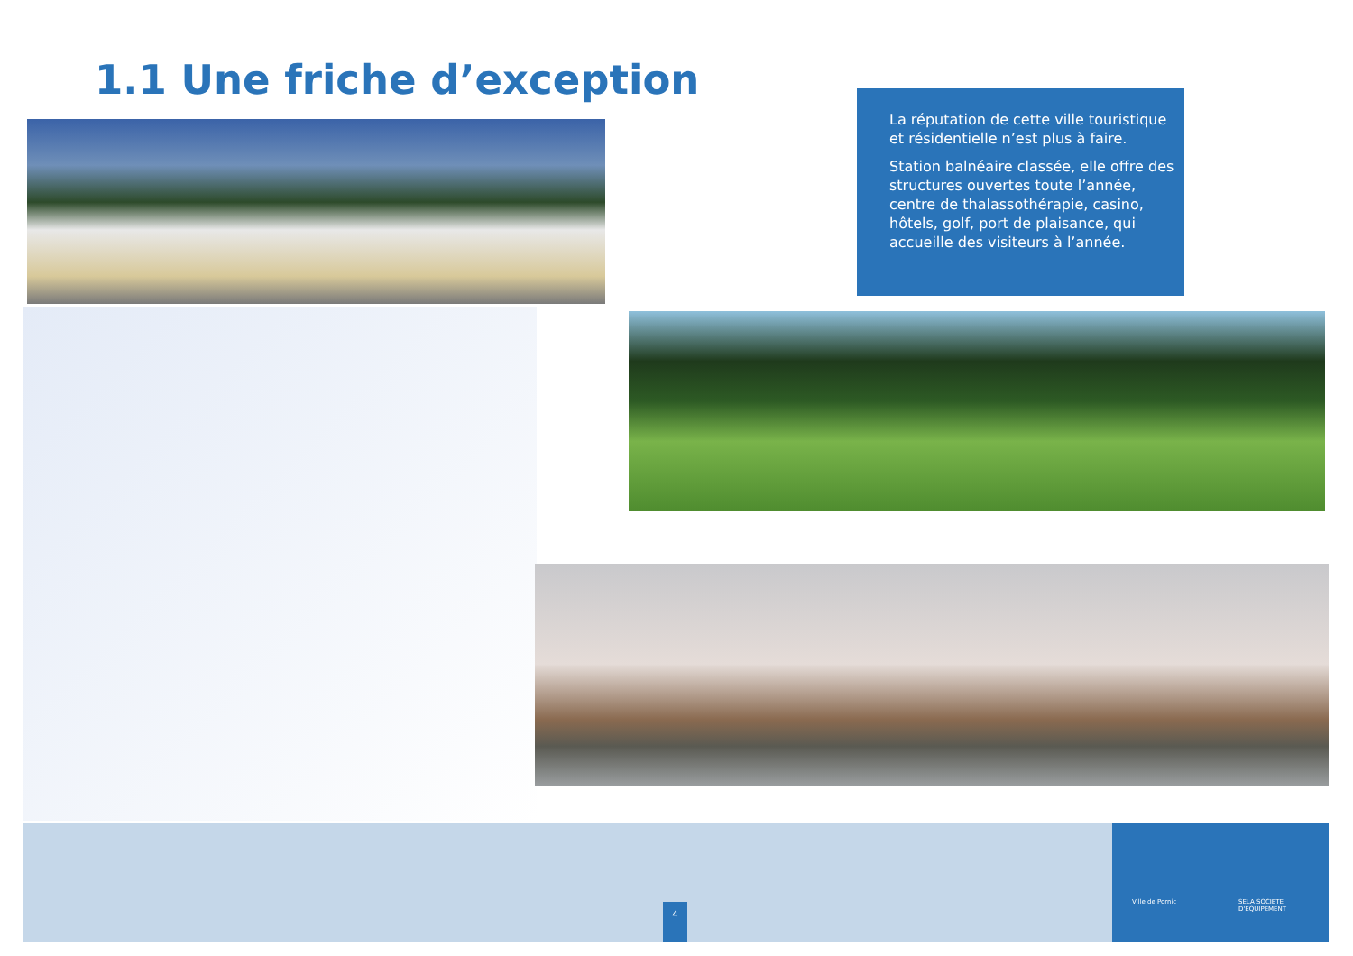1.1 Une friche d’exception
La réputation de cette ville touristique et résidentielle n’est plus à faire.
Station balnéaire classée, elle offre des structures ouvertes toute l’année, centre de thalassothérapie, casino, hôtels, golf, port de plaisance, qui accueille des visiteurs à l’année.
4
Ville de Pornic SELA SOCIETE D'EQUIPEMENT